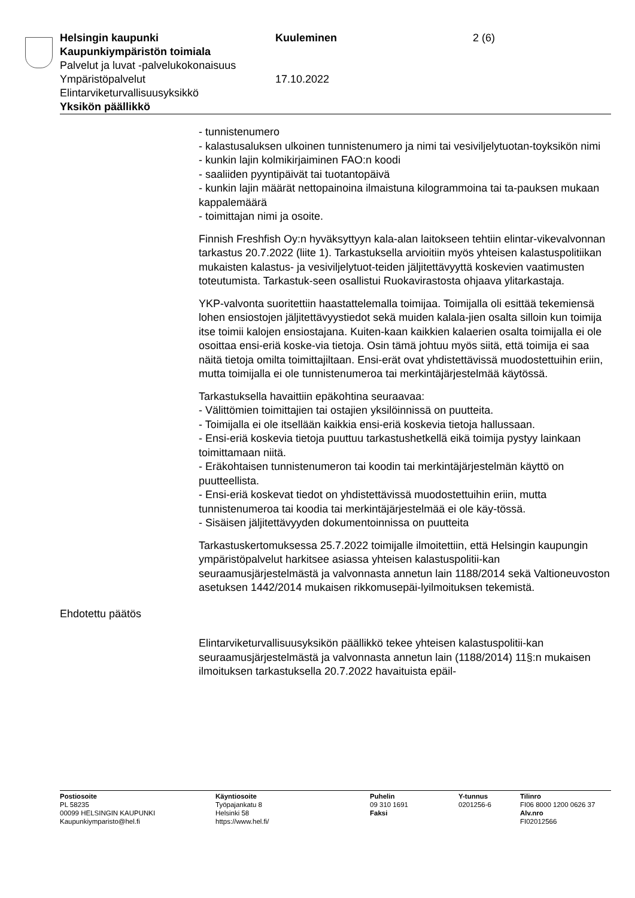Helsingin kaupunki Kuuleminen 2 (6)
Kaupunkiympäristön toimiala
Palvelut ja luvat -palvelukokonaisuus
Ympäristöpalvelut 17.10.2022
Elintarviketurvallisuusyksikkö
Yksikön päällikkö
- tunnistenumero
- kalastusaluksen ulkoinen tunnistenumero ja nimi tai vesiviljelytuotan-toyksikön nimi
- kunkin lajin kolmikirjaiminen FAO:n koodi
- saaliiden pyyntipäivät tai tuotantopäivä
- kunkin lajin määrät nettopainoina ilmaistuna kilogrammoina tai ta-pauksen mukaan kappalemäärä
- toimittajan nimi ja osoite.
Finnish Freshfish Oy:n hyväksyttyyn kala-alan laitokseen tehtiin elintar-vikevalvonnan tarkastus 20.7.2022 (liite 1). Tarkastuksella arvioitiin myös yhteisen kalastuspolitiikan mukaisten kalastus- ja vesiviljelytuot-teiden jäljitettävyyttä koskevien vaatimusten toteutumista. Tarkastuk-seen osallistui Ruokavirastosta ohjaava ylitarkastaja.
YKP-valvonta suoritettiin haastattelemalla toimijaa. Toimijalla oli esittää tekemiensä lohen ensiostojen jäljitettävyystiedot sekä muiden kalala-jien osalta silloin kun toimija itse toimii kalojen ensiostajana. Kuiten-kaan kaikkien kalaerien osalta toimijalla ei ole osoittaa ensi-eriä koske-via tietoja. Osin tämä johtuu myös siitä, että toimija ei saa näitä tietoja omilta toimittajiltaan. Ensi-erät ovat yhdistettävissä muodostettuihin eriin, mutta toimijalla ei ole tunnistenumeroa tai merkintäjärjestelmää käytössä.
Tarkastuksella havaittiin epäkohtina seuraavaa:
- Välittömien toimittajien tai ostajien yksilöinnissä on puutteita.
- Toimijalla ei ole itsellään kaikkia ensi-eriä koskevia tietoja hallussaan.
- Ensi-eriä koskevia tietoja puuttuu tarkastushetkellä eikä toimija pystyy lainkaan toimittamaan niitä.
- Eräkohtaisen tunnistenumeron tai koodin tai merkintäjärjestelmän käyttö on puutteellista.
- Ensi-eriä koskevat tiedot on yhdistettävissä muodostettuihin eriin, mutta tunnistenumeroa tai koodia tai merkintäjärjestelmää ei ole käy-tössä.
- Sisäisen jäljitettävyyden dokumentoinnissa on puutteita
Tarkastuskertomuksessa 25.7.2022 toimijalle ilmoitettiin, että Helsingin kaupungin ympäristöpalvelut harkitsee asiassa yhteisen kalastuspolitii-kan seuraamusjärjestelmästä ja valvonnasta annetun lain 1188/2014 sekä Valtioneuvoston asetuksen 1442/2014 mukaisen rikkomusepäi-lyilmoituksen tekemistä.
Ehdotettu päätös
Elintarviketurvallisuusyksikön päällikkö tekee yhteisen kalastuspolitii-kan seuraamusjärjestelmästä ja valvonnasta annetun lain (1188/2014) 11§:n mukaisen ilmoituksen tarkastuksella 20.7.2022 havaituista epäil-
Postiosoite
PL 58235
00099 HELSINGIN KAUPUNKI
Kaupunkiymparisto@hel.fi
Käyntiosoite
Työpajankatu 8
Helsinki 58
https://www.hel.fi/
Puhelin
09 310 1691
Faksi
Y-tunnus
0201256-6
Tilinro
FI06 8000 1200 0626 37
Alv.nro
FI02012566